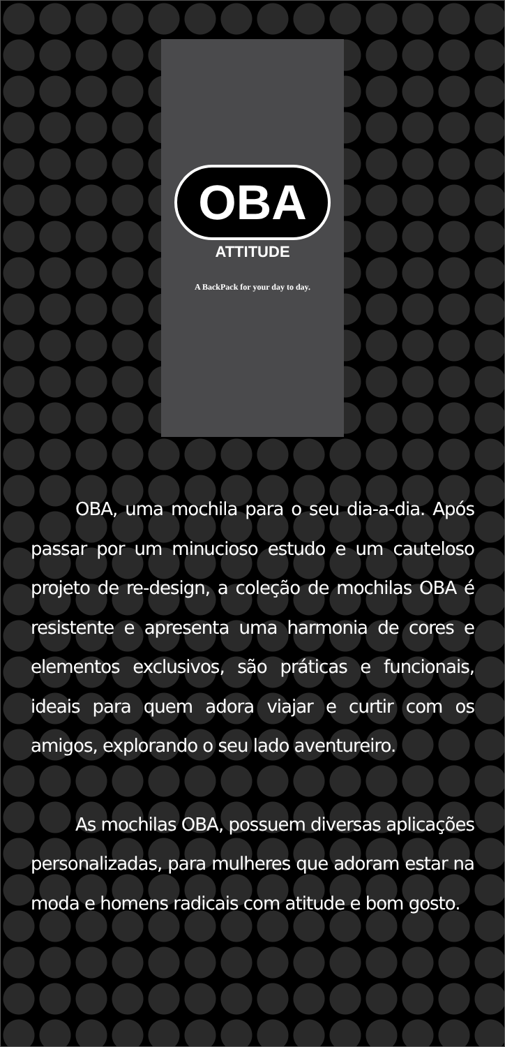OBA
ATTITUDE
A BackPack for your day to day.
OBA, uma mochila para o seu dia-a-dia. Após passar por um minucioso estudo e um cauteloso projeto de re-design, a coleção de mochilas OBA é resistente e apresenta uma harmonia de cores e elementos exclusivos, são práticas e funcionais, ideais para quem adora viajar e curtir com os amigos, explorando o seu lado aventureiro.
As mochilas OBA, possuem diversas aplicações personalizadas, para mulheres que adoram estar na moda e homens radicais com atitude e bom gosto.